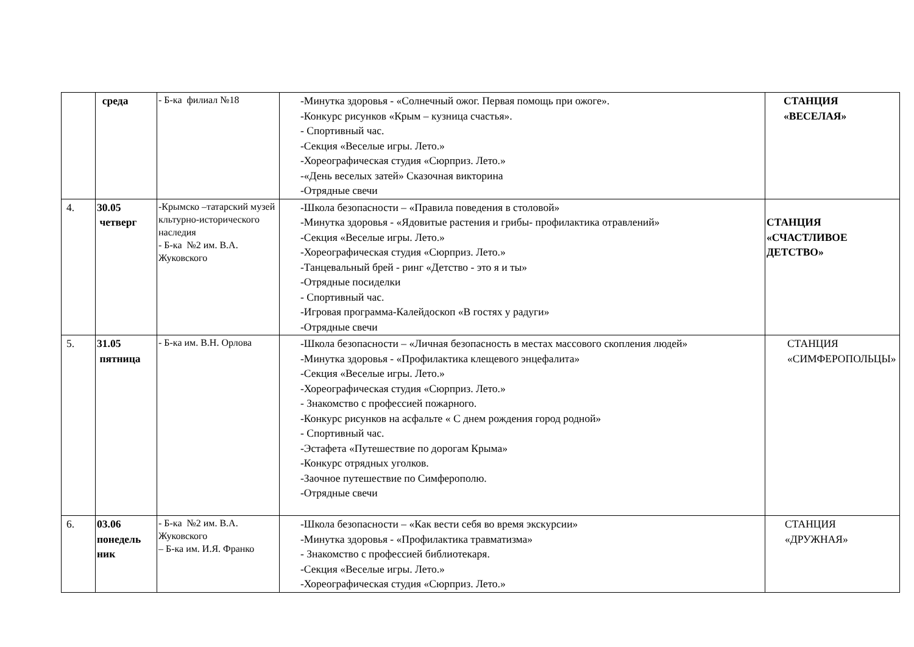| | среда | - Б-ка филиал №18 | -Минутка здоровья - «Солнечный ожог. Первая помощь при ожоге». -Конкурс рисунков «Крым – кузница счастья». - Спортивный час. -Секция «Веселые игры. Лето.» -Хореографическая студия «Сюрприз. Лето.» -«День веселых затей» Сказочная викторина -Отрядные свечи | СТАНЦИЯ «ВЕСЕЛАЯ» |
| 4. | 30.05 четверг | -Крымско –татарский музей кльтурно-исторического наследия - Б-ка №2 им. В.А. Жуковского | -Школа безопасности – «Правила поведения в столовой» -Минутка здоровья - «Ядовитые растения и грибы- профилактика отравлений» -Секция «Веселые игры. Лето.» -Хореографическая студия «Сюрприз. Лето.» -Танцевальный брей - ринг «Детство - это я и ты» -Отрядные посиделки - Спортивный час. -Игровая программа-Калейдоскоп «В гостях у радуги» -Отрядные свечи | СТАНЦИЯ «СЧАСТЛИВОЕ ДЕТСТВО» |
| 5. | 31.05 пятница | - Б-ка им. В.Н. Орлова | -Школа безопасности – «Личная безопасность в местах массового скопления людей» -Минутка здоровья - «Профилактика клещевого энцефалита» -Секция «Веселые игры. Лето.» -Хореографическая студия «Сюрприз. Лето.» - Знакомство с профессией пожарного. -Конкурс рисунков на асфальте « С днем рождения город родной» - Спортивный час. -Эстафета «Путешествие по дорогам Крыма» -Конкурс отрядных уголков. -Заочное путешествие по Симферополю. -Отрядные свечи | СТАНЦИЯ «СИМФЕРОПОЛЬЦЫ» |
| 6. | 03.06 понедель ник | - Б-ка №2 им. В.А. Жуковского – Б-ка им. И.Я. Франко | -Школа безопасности – «Как вести себя во время экскурсии» -Минутка здоровья - «Профилактика травматизма» - Знакомство с профессией библиотекаря. -Секция «Веселые игры. Лето.» -Хореографическая студия «Сюрприз. Лето.» | СТАНЦИЯ «ДРУЖНАЯ» |